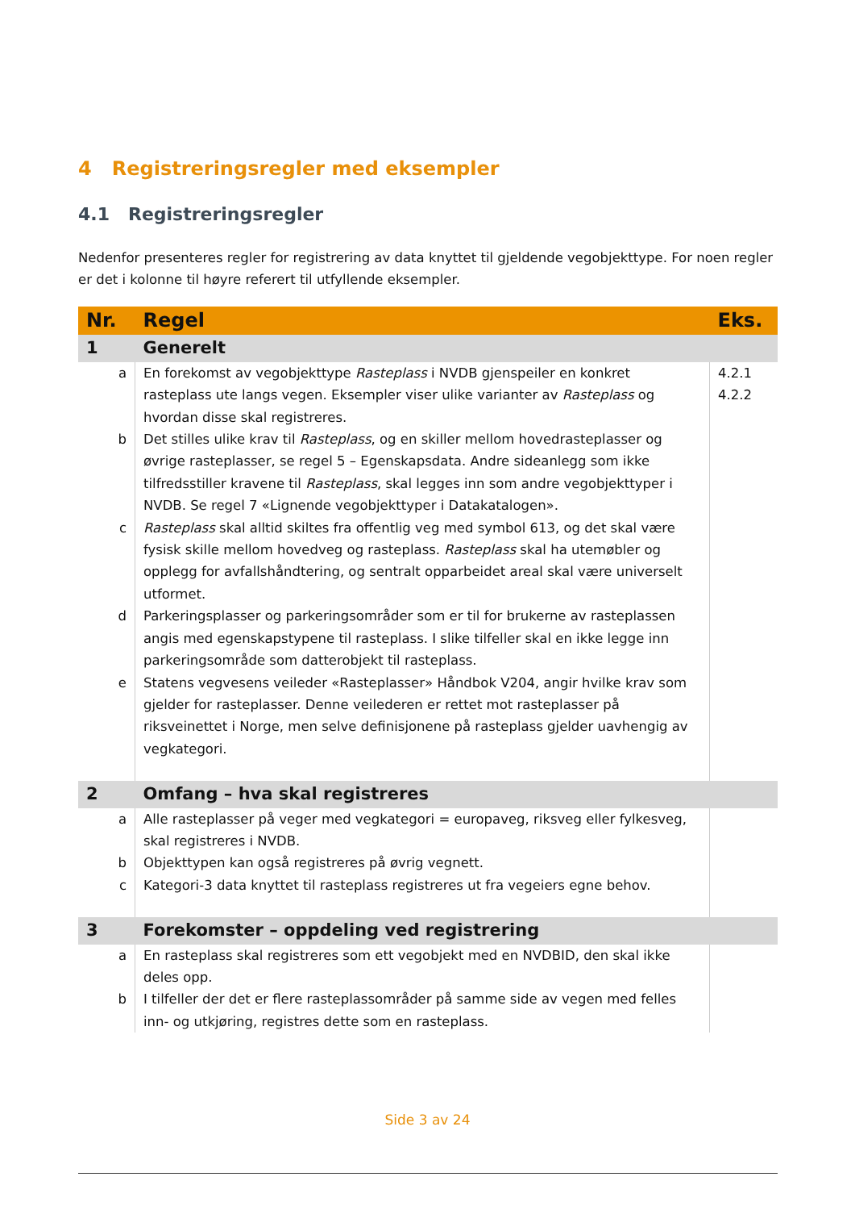4 Registreringsregler med eksempler
4.1 Registreringsregler
Nedenfor presenteres regler for registrering av data knyttet til gjeldende vegobjekttype. For noen regler er det i kolonne til høyre referert til utfyllende eksempler.
| Nr. | Regel | Eks. |
| --- | --- | --- |
| 1 | Generelt | |
| a | En forekomst av vegobjekttype Rasteplass i NVDB gjenspeiler en konkret rasteplass ute langs vegen. Eksempler viser ulike varianter av Rasteplass og hvordan disse skal registreres. | 4.2.1 4.2.2 |
| b | Det stilles ulike krav til Rasteplass , og en skiller mellom hovedrasteplasser og øvrige rasteplasser, se regel 5 – Egenskapsdata. Andre sideanlegg som ikke tilfredsstiller kravene til Rasteplass , skal legges inn som andre vegobjekttyper i NVDB. Se regel 7 «Lignende vegobjekttyper i Datakatalogen». | |
| c | Rasteplass skal alltid skiltes fra offentlig veg med symbol 613, og det skal være fysisk skille mellom hovedveg og rasteplass. Rasteplass skal ha utemøbler og opplegg for avfallshåndtering, og sentralt opparbeidet areal skal være universelt utformet. | |
| d | Parkeringsplasser og parkeringsområder som er til for brukerne av rasteplassen angis med egenskapstypene til rasteplass. I slike tilfeller skal en ikke legge inn parkeringsområde som datterobjekt til rasteplass. | |
| e | Statens vegvesens veileder «Rasteplasser» Håndbok V204, angir hvilke krav som gjelder for rasteplasser. Denne veilederen er rettet mot rasteplasser på riksveinettet i Norge, men selve definisjonene på rasteplass gjelder uavhengig av vegkategori. | |
| 2 | Omfang – hva skal registreres | |
| a | Alle rasteplasser på veger med vegkategori = europaveg, riksveg eller fylkesveg, skal registreres i NVDB. | |
| b | Objekttypen kan også registreres på øvrig vegnett. | |
| c | Kategori-3 data knyttet til rasteplass registreres ut fra vegeiers egne behov. | |
| 3 | Forekomster – oppdeling ved registrering | |
| a | En rasteplass skal registreres som ett vegobjekt med en NVDBID, den skal ikke deles opp. | |
| b | I tilfeller der det er flere rasteplassområder på samme side av vegen med felles inn- og utkjøring, registres dette som en rasteplass. | |
Side 3 av 24